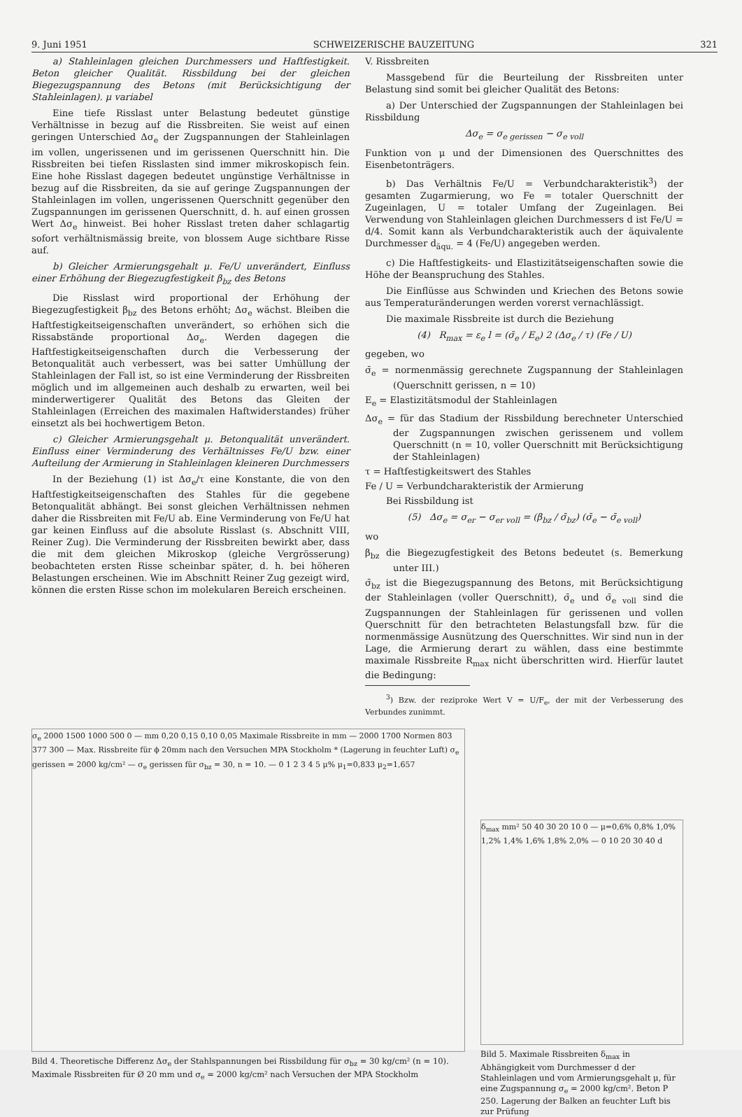9. Juni 1951 SCHWEIZERISCHE BAUZEITUNG 321
a) Stahleinlagen gleichen Durchmessers und Haftfestigkeit. Beton gleicher Qualität. Rissbildung bei der gleichen Biegezugspannung des Betons (mit Berücksichtigung der Stahleinlagen). μ variabel
Eine tiefe Risslast unter Belastung bedeutet günstige Verhältnisse in bezug auf die Rissbreiten. Sie weist auf einen geringen Unterschied Δσ<sub>e</sub> der Zugspannungen der Stahleinlagen im vollen, ungerissenen und im gerissenen Querschnitt hin. Die Rissbreiten bei tiefen Risslasten sind immer mikroskopisch fein. Eine hohe Risslast dagegen bedeutet ungünstige Verhältnisse in bezug auf die Rissbreiten, da sie auf geringe Zugspannungen der Stahleinlagen im vollen, ungerissenen Querschnitt gegenüber den Zugspannungen im gerissenen Querschnitt, d. h. auf einen grossen Wert Δσ<sub>e</sub> hinweist. Bei hoher Risslast treten daher schlagartig sofort verhältnismässig breite, von blossem Auge sichtbare Risse auf.
b) Gleicher Armierungsgehalt μ. Fe/U unverändert, Einfluss einer Erhöhung der Biegezugfestigkeit β<sub>bz</sub> des Betons
Die Risslast wird proportional der Erhöhung der Biegezugfestigkeit β<sub>bz</sub> des Betons erhöht; Δσ<sub>e</sub> wächst. Bleiben die Haftfestigkeitseigenschaften unverändert, so erhöhen sich die Rissabstände proportional Δσ<sub>e</sub>. Werden dagegen die Haftfestigkeitseigenschaften durch die Verbesserung der Betonqualität auch verbessert, was bei satter Umhüllung der Stahleinlagen der Fall ist, so ist eine Verminderung der Rissbreiten möglich und im allgemeinen auch deshalb zu erwarten, weil bei minderwertigerer Qualität des Betons das Gleiten der Stahleinlagen (Erreichen des maximalen Haftwiderstandes) früher einsetzt als bei hochwertigem Beton.
c) Gleicher Armierungsgehalt μ. Betonqualität unverändert. Einfluss einer Verminderung des Verhältnisses Fe/U bzw. einer Aufteilung der Armierung in Stahleinlagen kleineren Durchmessers
In der Beziehung (1) ist Δσ<sub>e</sub>/τ eine Konstante, die von den Haftfestigkeitseigenschaften des Stahles für die gegebene Betonqualität abhängt. Bei sonst gleichen Verhältnissen nehmen daher die Rissbreiten mit Fe/U ab. Eine Verminderung von Fe/U hat gar keinen Einfluss auf die absolute Risslast (s. Abschnitt VIII, Reiner Zug). Die Verminderung der Rissbreiten bewirkt aber, dass die mit dem gleichen Mikroskop (gleiche Vergrösserung) beobachteten ersten Risse scheinbar später, d. h. bei höheren Belastungen erscheinen. Wie im Abschnitt Reiner Zug gezeigt wird, können die ersten Risse schon im molekularen Bereich erscheinen.
V. Rissbreiten
Massgebend für die Beurteilung der Rissbreiten unter Belastung sind somit bei gleicher Qualität des Betons:
a) Der Unterschied der Zugspannungen der Stahleinlagen bei Rissbildung
Δσ<sub>e</sub> = σ<sub>e gerissen</sub> − σ<sub>e voll</sub>
Funktion von μ und der Dimensionen des Querschnittes des Eisenbetonträgers.
b) Das Verhältnis Fe/U = Verbundcharakteristik<sup>3</sup>) der gesamten Zugarmierung, wo Fe = totaler Querschnitt der Zugeinlagen, U = totaler Umfang der Zugeinlagen. Bei Verwendung von Stahleinlagen gleichen Durchmessers d ist Fe/U = d/4. Somit kann als Verbundcharakteristik auch der äquivalente Durchmesser d<sub>äqu.</sub> = 4 (Fe/U) angegeben werden.
c) Die Haftfestigkeits- und Elastizitätseigenschaften sowie die Höhe der Beanspruchung des Stahles.
Die Einflüsse aus Schwinden und Kriechen des Betons sowie aus Temperaturänderungen werden vorerst vernachlässigt.
Die maximale Rissbreite ist durch die Beziehung
(4) R<sub>max</sub> = ε<sub>e</sub> l = (σ̄<sub>e</sub> / E<sub>e</sub>) 2 (Δσ<sub>e</sub> / τ) (Fe / U)
gegeben, wo
σ̄<sub>e</sub> = normenmässig gerechnete Zugspannung der Stahleinlagen (Querschnitt gerissen, n = 10)
E<sub>e</sub> = Elastizitätsmodul der Stahleinlagen
Δσ<sub>e</sub> = für das Stadium der Rissbildung berechneter Unterschied der Zugspannungen zwischen gerissenem und vollem Querschnitt (n = 10, voller Querschnitt mit Berücksichtigung der Stahleinlagen)
τ = Haftfestigkeitswert des Stahles
Fe / U = Verbundcharakteristik der Armierung
Bei Rissbildung ist
(5) Δσ<sub>e</sub> = σ<sub>er</sub> − σ<sub>er voll</sub> = (β<sub>bz</sub> / σ̄<sub>bz</sub>) (σ̄<sub>e</sub> − σ̄<sub>e voll</sub>)
wo
β<sub>bz</sub> die Biegezugfestigkeit des Betons bedeutet (s. Bemerkung unter III.)
σ̄<sub>bz</sub> ist die Biegezugspannung des Betons, mit Berücksichtigung der Stahleinlagen (voller Querschnitt), σ̄<sub>e</sub> und σ̄<sub>e voll</sub> sind die Zugspannungen der Stahleinlagen für gerissenen und vollen Querschnitt für den betrachteten Belastungsfall bzw. für die normenmässige Ausnützung des Querschnittes. Wir sind nun in der Lage, die Armierung derart zu wählen, dass eine bestimmte maximale Rissbreite R<sub>max</sub> nicht überschritten wird. Hierfür lautet die Bedingung:
<sup>3</sup>) Bzw. der reziproke Wert V = U/F<sub>e</sub>, der mit der Verbesserung des Verbundes zunimmt.
σ<sub>e</sub> 2000 1500 1000 500 0 — mm 0,20 0,15 0,10 0,05 Maximale Rissbreite in mm — 2000 1700 Normen 803 377 300 — Max. Rissbreite für ϕ 20mm nach den Versuchen MPA Stockholm * (Lagerung in feuchter Luft) σ<sub>e</sub> gerissen = 2000 kg/cm² — σ<sub>e</sub> gerissen für σ<sub>bz</sub> = 30, n = 10. — 0 1 2 3 4 5 μ% μ<sub>1</sub>=0,833 μ<sub>2</sub>=1,657
Bild 4. Theoretische Differenz Δσ<sub>e</sub> der Stahlspannungen bei Rissbildung für σ<sub>bz</sub> = 30 kg/cm² (n = 10). Maximale Rissbreiten für Ø 20 mm und σ<sub>e</sub> = 2000 kg/cm² nach Versuchen der MPA Stockholm
δ<sub>max</sub> mm² 50 40 30 20 10 0 — μ=0,6% 0,8% 1,0% 1,2% 1,4% 1,6% 1,8% 2,0% — 0 10 20 30 40 d
Bild 5. Maximale Rissbreiten δ<sub>max</sub> in Abhängigkeit vom Durchmesser d der Stahleinlagen und vom Armierungsgehalt μ, für eine Zugspannung σ<sub>e</sub> = 2000 kg/cm². Beton P 250. Lagerung der Balken an feuchter Luft bis zur Prüfung